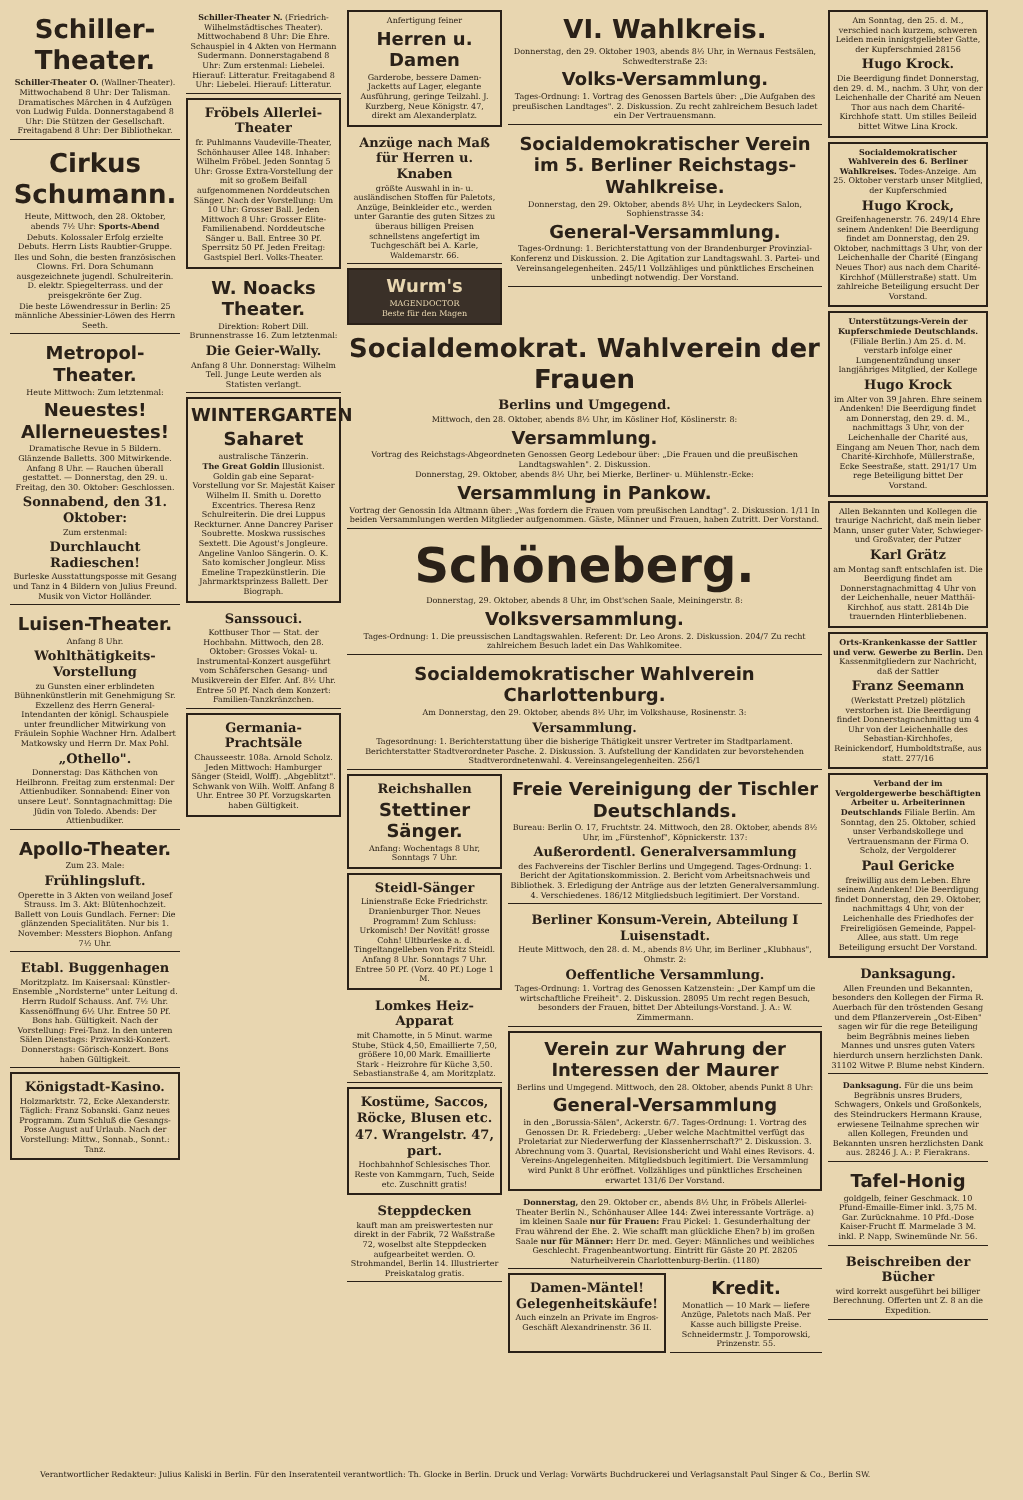Schiller-Theater.
Schiller-Theater O. (Wallner-Theater). Mittwochabend 8 Uhr: Der Talisman. Dramatisches Märchen in 4 Aufzügen von Ludwig Fulda. Donnerstagabend 8 Uhr: Die Stützen der Gesellschaft. Freitagabend 8 Uhr: Der Bibliothekar.
Cirkus Schumann.
Heute, Mittwoch, den 28. Oktober, abends 7½ Uhr: Sports-Abend
Debuts. Kolossaler Erfolg erzielte Debuts. Herrn Lists Raubtier-Gruppe.
Iles und Sohn, die besten französischen Clowns. Frl. Dora Schumann ausgezeichnete jugendl. Schulreiterin. D. elektr. Spiegelterrass. und der preisgekrönte 6er Zug.
Die beste Löwendressur in Berlin: 25 männliche Abessinier-Löwen des Herrn Seeth.
Metropol-Theater.
Heute Mittwoch: Zum letztenmal:
Neuestes! Allerneuestes!
Dramatische Revue in 5 Bildern. Glänzende Balletts. 300 Mitwirkende. Anfang 8 Uhr. — Rauchen überall gestattet. — Donnerstag, den 29. u. Freitag, den 30. Oktober: Geschlossen.
Sonnabend, den 31. Oktober:
Zum erstenmal:
Durchlaucht Radieschen!
Burleske Ausstattungsposse mit Gesang und Tanz in 4 Bildern von Julius Freund. Musik von Victor Holländer.
Luisen-Theater.
Anfang 8 Uhr.
Wohlthätigkeits-Vorstellung
zu Gunsten einer erblindeten Bühnenkünstlerin mit Genehmigung Sr. Exzellenz des Herrn General-Intendanten der königl. Schauspiele unter freundlicher Mitwirkung von Fräulein Sophie Wachner Hrn. Adalbert Matkowsky und Herrn Dr. Max Pohl.
„Othello".
Donnerstag: Das Käthchen von Heilbronn. Freitag zum erstenmal: Der Attienbudiker. Sonnabend: Einer von unsere Leut'. Sonntagnachmittag: Die Jüdin von Toledo. Abends: Der Attienbudiker.
Apollo-Theater.
Zum 23. Male:
Frühlingsluft.
Operette in 3 Akten von weiland Josef Strauss. Im 3. Akt: Blütenhochzeit. Ballett von Louis Gundlach. Ferner: Die glänzenden Specialitäten. Nur bis 1. November: Messters Biophon. Anfang 7½ Uhr.
Etabl. Buggenhagen
Moritzplatz. Im Kaisersaal: Künstler-Ensemble „Nordsterne" unter Leitung d. Herrn Rudolf Schauss. Anf. 7½ Uhr. Kassenöffnung 6½ Uhr. Entree 50 Pf. Bons hab. Gültigkeit. Nach der Vorstellung: Frei-Tanz. In den unteren Sälen Dienstags: Prziwarski-Konzert. Donnerstags: Görisch-Konzert. Bons haben Gültigkeit.
Königstadt-Kasino.
Holzmarktstr. 72, Ecke Alexanderstr. Täglich: Franz Sobanski. Ganz neues Programm. Zum Schluß die Gesangs-Posse August auf Urlaub. Nach der Vorstellung: Mittw., Sonnab., Sonnt.: Tanz.
Schiller-Theater N. (Friedrich-Wilhelmstädtisches Theater). Mittwochabend 8 Uhr: Die Ehre. Schauspiel in 4 Akten von Hermann Sudermann. Donnerstagabend 8 Uhr: Zum erstenmal: Liebelei. Hierauf: Litteratur. Freitagabend 8 Uhr: Liebelei. Hierauf: Litteratur.
Fröbels Allerlei-Theater
fr. Puhlmanns Vaudeville-Theater, Schönhauser Allee 148. Inhaber: Wilhelm Fröbel. Jeden Sonntag 5 Uhr: Grosse Extra-Vorstellung der mit so großem Beifall aufgenommenen Norddeutschen Sänger. Nach der Vorstellung: Um 10 Uhr: Grosser Ball. Jeden Mittwoch 8 Uhr: Grosser Elite-Familienabend. Norddeutsche Sänger u. Ball. Entree 30 Pf. Sperrsitz 50 Pf. Jeden Freitag: Gastspiel Berl. Volks-Theater.
W. Noacks Theater.
Direktion: Robert Dill. Brunnenstrasse 16. Zum letztenmal:
Die Geier-Wally.
Anfang 8 Uhr. Donnerstag: Wilhelm Tell. Junge Leute werden als Statisten verlangt.
WINTERGARTEN
Saharet
australische Tänzerin.
The Great Goldin Illusionist. Goldin gab eine Separat-Vorstellung vor Sr. Majestät Kaiser Wilhelm II. Smith u. Doretto Excentrics. Theresa Renz Schulreiterin. Die drei Luppus Reckturner. Anne Dancrey Pariser Soubrette. Moskwa russisches Sextett. Die Agoust's Jongleure. Angeline Vanloo Sängerin. O. K. Sato komischer Jongleur. Miss Emeline Trapezkünstlerin. Die Jahrmarktsprinzess Ballett. Der Biograph.
Sanssouci.
Kottbuser Thor — Stat. der Hochbahn. Mittwoch, den 28. Oktober: Grosses Vokal- u. Instrumental-Konzert ausgeführt vom Schäferschen Gesang- und Musikverein der Elfer. Anf. 8½ Uhr. Entree 50 Pf. Nach dem Konzert: Familien-Tanzkränzchen.
Germania-Prachtsäle
Chausseestr. 108a. Arnold Scholz. Jeden Mittwoch: Hamburger Sänger (Steidl, Wolff). „Abgeblitzt". Schwank von Wilh. Wolff. Anfang 8 Uhr. Entree 30 Pf. Vorzugskarten haben Gültigkeit.
Anfertigung feiner
Herren u. Damen
Garderobe, bessere Damen-Jacketts auf Lager, elegante Ausführung, geringe Teilzahl. J. Kurzberg, Neue Königstr. 47, direkt am Alexanderplatz.
Anzüge nach Maß für Herren u. Knaben
größte Auswahl in in- u. ausländischen Stoffen für Paletots, Anzüge, Beinkleider etc., werden unter Garantie des guten Sitzes zu überaus billigen Preisen schnellstens angefertigt im Tuchgeschäft bei A. Karle, Waldemarstr. 66.
Wurm's
MAGENDOCTOR
Beste für den Magen
VI. Wahlkreis.
Donnerstag, den 29. Oktober 1903, abends 8½ Uhr, in Wernaus Festsälen, Schwedterstraße 23:
Volks-Versammlung.
Tages-Ordnung: 1. Vortrag des Genossen Bartels über: „Die Aufgaben des preußischen Landtages". 2. Diskussion. Zu recht zahlreichem Besuch ladet ein Der Vertrauensmann.
Socialdemokratischer Verein im 5. Berliner Reichstags-Wahlkreise.
Donnerstag, den 29. Oktober, abends 8½ Uhr, in Leydeckers Salon, Sophienstrasse 34:
General-Versammlung.
Tages-Ordnung: 1. Berichterstattung von der Brandenburger Provinzial-Konferenz und Diskussion. 2. Die Agitation zur Landtagswahl. 3. Partei- und Vereinsangelegenheiten. 245/11 Vollzähliges und pünktliches Erscheinen unbedingt notwendig. Der Vorstand.
Socialdemokrat. Wahlverein der Frauen
Berlins und Umgegend.
Mittwoch, den 28. Oktober, abends 8½ Uhr, im Kösliner Hof, Köslinerstr. 8:
Versammlung.
Vortrag des Reichstags-Abgeordneten Genossen Georg Ledebour über: „Die Frauen und die preußischen Landtagswahlen". 2. Diskussion.
Donnerstag, 29. Oktober, abends 8½ Uhr, bei Mierke, Berliner- u. Mühlenstr.-Ecke:
Versammlung in Pankow.
Vortrag der Genossin Ida Altmann über: „Was fordern die Frauen vom preußischen Landtag". 2. Diskussion. 1/11 In beiden Versammlungen werden Mitglieder aufgenommen. Gäste, Männer und Frauen, haben Zutritt. Der Vorstand.
Schöneberg.
Donnerstag, 29. Oktober, abends 8 Uhr, im Obst'schen Saale, Meiningerstr. 8:
Volksversammlung.
Tages-Ordnung: 1. Die preussischen Landtagswahlen. Referent: Dr. Leo Arons. 2. Diskussion. 204/7 Zu recht zahlreichem Besuch ladet ein Das Wahlkomitee.
Socialdemokratischer Wahlverein Charlottenburg.
Am Donnerstag, den 29. Oktober, abends 8½ Uhr, im Volkshause, Rosinenstr. 3:
Versammlung.
Tagesordnung: 1. Berichterstattung über die bisherige Thätigkeit unsrer Vertreter im Stadtparlament. Berichterstatter Stadtverordneter Pasche. 2. Diskussion. 3. Aufstellung der Kandidaten zur bevorstehenden Stadtverordnetenwahl. 4. Vereinsangelegenheiten. 256/1
Reichshallen
Stettiner Sänger.
Anfang: Wochentags 8 Uhr, Sonntags 7 Uhr.
Steidl-Sänger
Linienstraße Ecke Friedrichstr. Dranienburger Thor. Neues Programm! Zum Schluss: Urkomisch! Der Novität! grosse Cohn! Ultburleske a. d. Tingeltangelleben von Fritz Steidl. Anfang 8 Uhr. Sonntags 7 Uhr. Entree 50 Pf. (Vorz. 40 Pf.) Loge 1 M.
Lomkes Heiz-Apparat
mit Chamotte, in 5 Minut. warme Stube, Stück 4,50, Emaillierte 7,50, größere 10,00 Mark. Emaillierte Stark - Heizrohre für Küche 3,50. Sebastianstraße 4, am Moritzplatz.
Kostüme, Saccos, Röcke, Blusen etc.
47. Wrangelstr. 47, part.
Hochbahnhof Schlesisches Thor. Reste von Kammgarn, Tuch, Seide etc. Zuschnitt gratis!
Steppdecken
kauft man am preiswertesten nur direkt in der Fabrik, 72 Waßstraße 72, woselbst alte Steppdecken aufgearbeitet werden. O. Strohmandel, Berlin 14. Illustrierter Preiskatalog gratis.
Freie Vereinigung der Tischler Deutschlands.
Bureau: Berlin O. 17, Fruchtstr. 24. Mittwoch, den 28. Oktober, abends 8½ Uhr, im „Fürstenhof", Köpnickerstr. 137:
Außerordentl. Generalversammlung
des Fachvereins der Tischler Berlins und Umgegend. Tages-Ordnung: 1. Bericht der Agitationskommission. 2. Bericht vom Arbeitsnachweis und Bibliothek. 3. Erledigung der Anträge aus der letzten Generalversammlung. 4. Verschiedenes. 186/12 Mitgliedsbuch legitimiert. Der Vorstand.
Berliner Konsum-Verein, Abteilung I Luisenstadt.
Heute Mittwoch, den 28. d. M., abends 8½ Uhr, im Berliner „Klubhaus", Ohmstr. 2:
Oeffentliche Versammlung.
Tages-Ordnung: 1. Vortrag des Genossen Katzenstein: „Der Kampf um die wirtschaftliche Freiheit". 2. Diskussion. 28095 Um recht regen Besuch, besonders der Frauen, bittet Der Abteilungs-Vorstand. J. A.: W. Zimmermann.
Verein zur Wahrung der Interessen der Maurer
Berlins und Umgegend. Mittwoch, den 28. Oktober, abends Punkt 8 Uhr:
General-Versammlung
in den „Borussia-Sälen", Ackerstr. 6/7. Tages-Ordnung: 1. Vortrag des Genossen Dr. R. Friedeberg: „Ueber welche Machtmittel verfügt das Proletariat zur Niederwerfung der Klassenherrschaft?" 2. Diskussion. 3. Abrechnung vom 3. Quartal, Revisionsbericht und Wahl eines Revisors. 4. Vereins-Angelegenheiten. Mitgliedsbuch legitimiert. Die Versammlung wird Punkt 8 Uhr eröffnet. Vollzähliges und pünktliches Erscheinen erwartet 131/6 Der Vorstand.
Donnerstag, den 29. Oktober cr., abends 8½ Uhr, in Fröbels Allerlei-Theater Berlin N., Schönhauser Allee 144: Zwei interessante Vorträge. a) im kleinen Saale nur für Frauen: Frau Pickel: 1. Gesunderhaltung der Frau während der Ehe. 2. Wie schafft man glückliche Ehen? b) im großen Saale nur für Männer: Herr Dr. med. Geyer: Männliches und weibliches Geschlecht. Fragenbeantwortung. Eintritt für Gäste 20 Pf. 28205 Naturheilverein Charlottenburg-Berlin. (1180)
Damen-Mäntel! Gelegenheitskäufe!
Auch einzeln an Private im Engros-Geschäft Alexandrinenstr. 36 II.
Kredit.
Monatlich — 10 Mark — liefere Anzüge, Paletots nach Maß. Per Kasse auch billigste Preise. Schneidermstr. J. Tomporowski, Prinzenstr. 55.
Am Sonntag, den 25. d. M., verschied nach kurzem, schweren Leiden mein innigstgeliebter Gatte, der Kupferschmied 28156
Hugo Krock.
Die Beerdigung findet Donnerstag, den 29. d. M., nachm. 3 Uhr, von der Leichenhalle der Charité am Neuen Thor aus nach dem Charité-Kirchhofe statt. Um stilles Beileid bittet Witwe Lina Krock.
Socialdemokratischer Wahlverein des 6. Berliner Wahlkreises. Todes-Anzeige. Am 25. Oktober verstarb unser Mitglied, der Kupferschmied
Hugo Krock,
Greifenhagenerstr. 76. 249/14 Ehre seinem Andenken! Die Beerdigung findet am Donnerstag, den 29. Oktober, nachmittags 3 Uhr, von der Leichenhalle der Charité (Eingang Neues Thor) aus nach dem Charité-Kirchhof (Müllerstraße) statt. Um zahlreiche Beteiligung ersucht Der Vorstand.
Unterstützungs-Verein der Kupferschmiede Deutschlands. (Filiale Berlin.) Am 25. d. M. verstarb infolge einer Lungenentzündung unser langjähriges Mitglied, der Kollege
Hugo Krock
im Alter von 39 Jahren. Ehre seinem Andenken! Die Beerdigung findet am Donnerstag, den 29. d. M., nachmittags 3 Uhr, von der Leichenhalle der Charité aus, Eingang am Neuen Thor, nach dem Charité-Kirchhofe, Müllerstraße, Ecke Seestraße, statt. 291/17 Um rege Beteiligung bittet Der Vorstand.
Allen Bekannten und Kollegen die traurige Nachricht, daß mein lieber Mann, unser guter Vater, Schwieger- und Großvater, der Putzer
Karl Grätz
am Montag sanft entschlafen ist. Die Beerdigung findet am Donnerstagnachmittag 4 Uhr von der Leichenhalle, neuer Matthäi-Kirchhof, aus statt. 2814b Die trauernden Hinterbliebenen.
Orts-Krankenkasse der Sattler und verw. Gewerbe zu Berlin. Den Kassenmitgliedern zur Nachricht, daß der Sattler
Franz Seemann
(Werkstatt Pretzel) plötzlich verstorben ist. Die Beerdigung findet Donnerstagnachmittag um 4 Uhr von der Leichenhalle des Sebastian-Kirchhofes, Reinickendorf, Humboldtstraße, aus statt. 277/16
Verband der im Vergoldergewerbe beschäftigten Arbeiter u. Arbeiterinnen Deutschlands Filiale Berlin. Am Sonntag, den 25. Oktober, schied unser Verbandskollege und Vertrauensmann der Firma O. Scholz, der Vergolderer
Paul Gericke
freiwillig aus dem Leben. Ehre seinem Andenken! Die Beerdigung findet Donnerstag, den 29. Oktober, nachmittags 4 Uhr, von der Leichenhalle des Friedhofes der Freireligiösen Gemeinde, Pappel-Allee, aus statt. Um rege Beteiligung ersucht Der Vorstand.
Danksagung.
Allen Freunden und Bekannten, besonders den Kollegen der Firma R. Auerbach für den tröstenden Gesang und dem Pflanzerverein „Ost-Eiben" sagen wir für die rege Beteiligung beim Begräbnis meines lieben Mannes und unsres guten Vaters hierdurch unsern herzlichsten Dank. 31102 Witwe P. Blume nebst Kindern.
Danksagung. Für die uns beim Begräbnis unsres Bruders, Schwagers, Onkels und Großonkels, des Steindruckers Hermann Krause, erwiesene Teilnahme sprechen wir allen Kollegen, Freunden und Bekannten unsren herzlichsten Dank aus. 28246 J. A.: P. Fierakrans.
Tafel-Honig
goldgelb, feiner Geschmack. 10 Pfund-Emaille-Eimer inkl. 3,75 M. Gar. Zurücknahme. 10 Pfd.-Dose Kaiser-Frucht ff. Marmelade 3 M. inkl. P. Napp, Swinemünde Nr. 56.
Beischreiben der Bücher
wird korrekt ausgeführt bei billiger Berechnung. Offerten unt Z. 8 an die Expedition.
Verantwortlicher Redakteur: Julius Kaliski in Berlin. Für den Inseratenteil verantwortlich: Th. Glocke in Berlin. Druck und Verlag: Vorwärts Buchdruckerei und Verlagsanstalt Paul Singer & Co., Berlin SW.